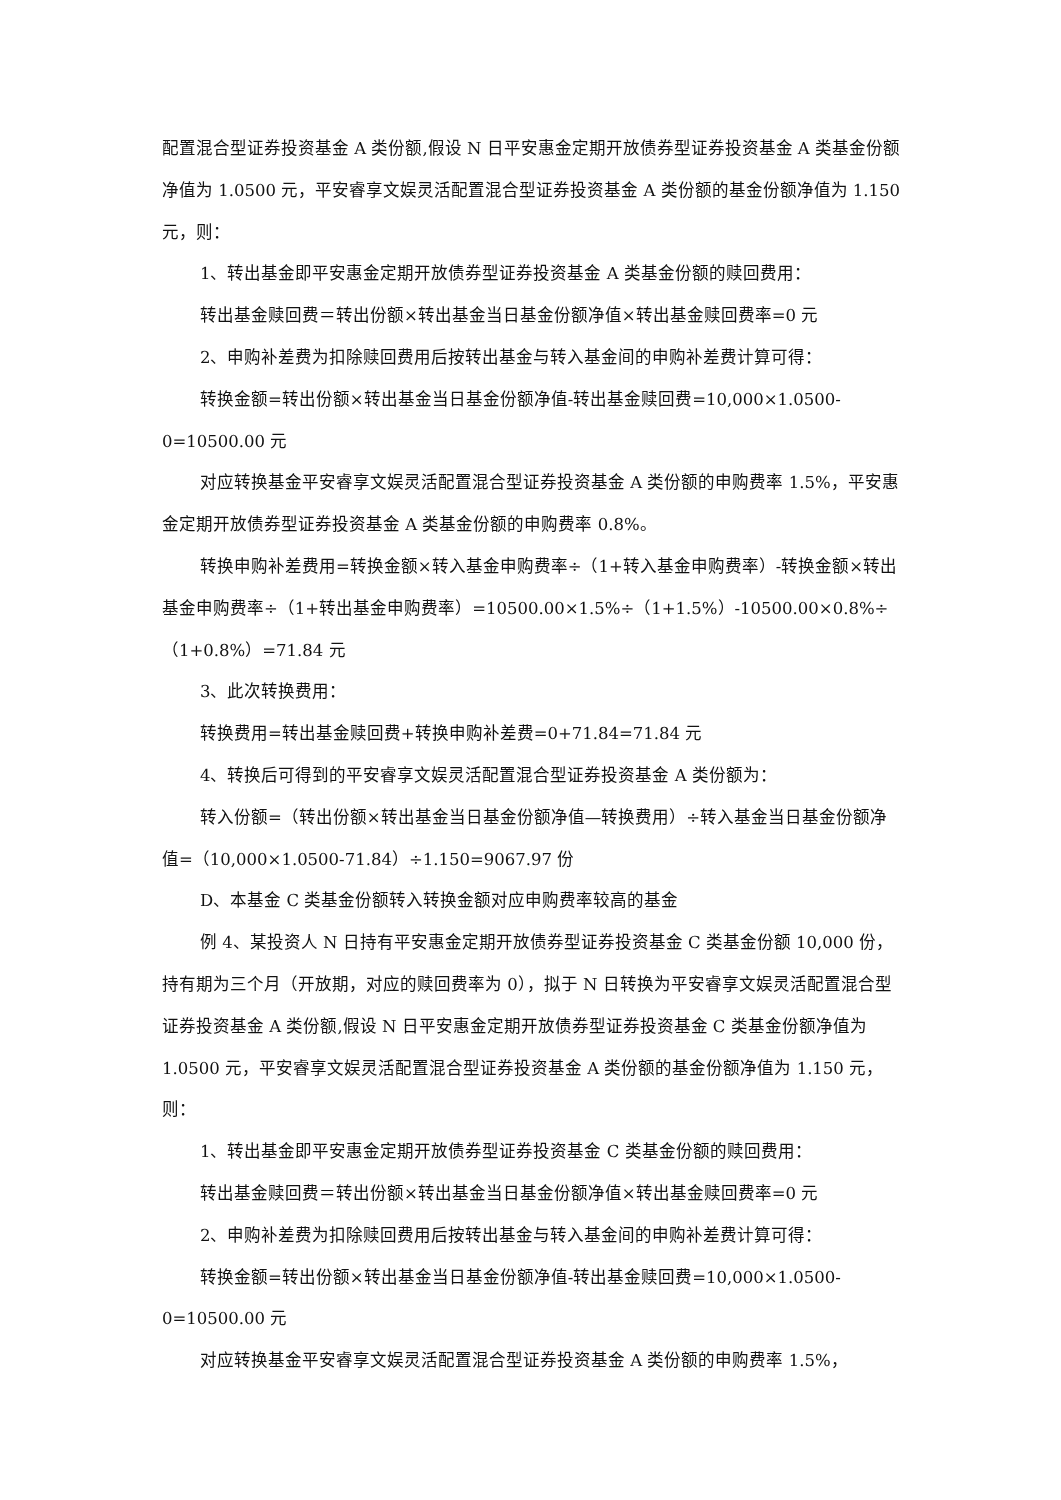配置混合型证券投资基金 A 类份额,假设 N 日平安惠金定期开放债券型证券投资基金 A 类基金份额净值为 1.0500 元，平安睿享文娱灵活配置混合型证券投资基金 A 类份额的基金份额净值为 1.150 元，则：
1、转出基金即平安惠金定期开放债券型证券投资基金 A 类基金份额的赎回费用：
转出基金赎回费＝转出份额×转出基金当日基金份额净值×转出基金赎回费率=0 元
2、申购补差费为扣除赎回费用后按转出基金与转入基金间的申购补差费计算可得：
转换金额=转出份额×转出基金当日基金份额净值-转出基金赎回费=10,000×1.0500-0=10500.00 元
对应转换基金平安睿享文娱灵活配置混合型证券投资基金 A 类份额的申购费率 1.5%，平安惠金定期开放债券型证券投资基金 A 类基金份额的申购费率 0.8%。
转换申购补差费用=转换金额×转入基金申购费率÷（1+转入基金申购费率）-转换金额×转出基金申购费率÷（1+转出基金申购费率）=10500.00×1.5%÷（1+1.5%）-10500.00×0.8%÷（1+0.8%）=71.84 元
3、此次转换费用：
转换费用=转出基金赎回费+转换申购补差费=0+71.84=71.84 元
4、转换后可得到的平安睿享文娱灵活配置混合型证券投资基金 A 类份额为：
转入份额=（转出份额×转出基金当日基金份额净值—转换费用）÷转入基金当日基金份额净值=（10,000×1.0500-71.84）÷1.150=9067.97 份
D、本基金 C 类基金份额转入转换金额对应申购费率较高的基金
例 4、某投资人 N 日持有平安惠金定期开放债券型证券投资基金 C 类基金份额 10,000 份，持有期为三个月（开放期，对应的赎回费率为 0），拟于 N 日转换为平安睿享文娱灵活配置混合型证券投资基金 A 类份额,假设 N 日平安惠金定期开放债券型证券投资基金 C 类基金份额净值为 1.0500 元，平安睿享文娱灵活配置混合型证券投资基金 A 类份额的基金份额净值为 1.150 元，则：
1、转出基金即平安惠金定期开放债券型证券投资基金 C 类基金份额的赎回费用：
转出基金赎回费＝转出份额×转出基金当日基金份额净值×转出基金赎回费率=0 元
2、申购补差费为扣除赎回费用后按转出基金与转入基金间的申购补差费计算可得：
转换金额=转出份额×转出基金当日基金份额净值-转出基金赎回费=10,000×1.0500-0=10500.00 元
对应转换基金平安睿享文娱灵活配置混合型证券投资基金 A 类份额的申购费率 1.5%，